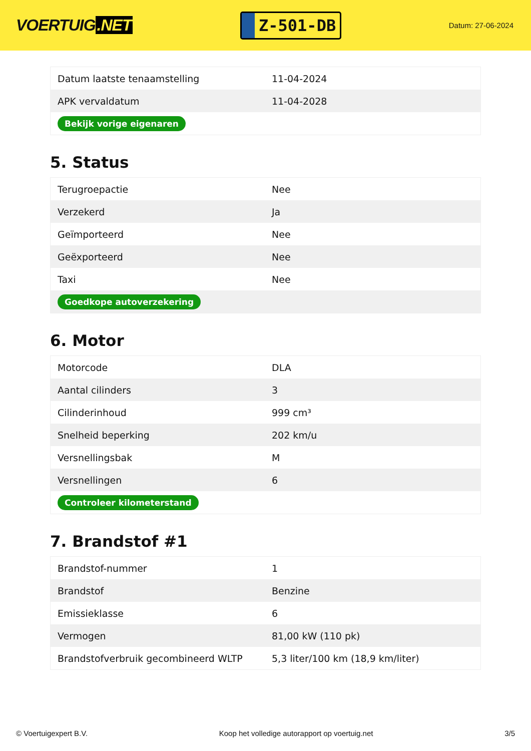VOERTUIG.NET
Z-501-DB
Datum: 27-06-2024
| Datum laatste tenaamstelling | 11-04-2024 |
| APK vervaldatum | 11-04-2028 |
| Bekijk vorige eigenaren | |
5. Status
| Terugroepactie | Nee |
| Verzekerd | Ja |
| Geïmporteerd | Nee |
| Geëxporteerd | Nee |
| Taxi | Nee |
| Goedkope autoverzekering | |
6. Motor
| Motorcode | DLA |
| Aantal cilinders | 3 |
| Cilinderinhoud | 999 cm³ |
| Snelheid beperking | 202 km/u |
| Versnellingsbak | M |
| Versnellingen | 6 |
| Controleer kilometerstand | |
7. Brandstof #1
| Brandstof-nummer | 1 |
| Brandstof | Benzine |
| Emissieklasse | 6 |
| Vermogen | 81,00 kW (110 pk) |
| Brandstofverbruik gecombineerd WLTP | 5,3 liter/100 km (18,9 km/liter) |
© Voertuigexpert B.V. Koop het volledige autorapport op voertuig.net 3/5